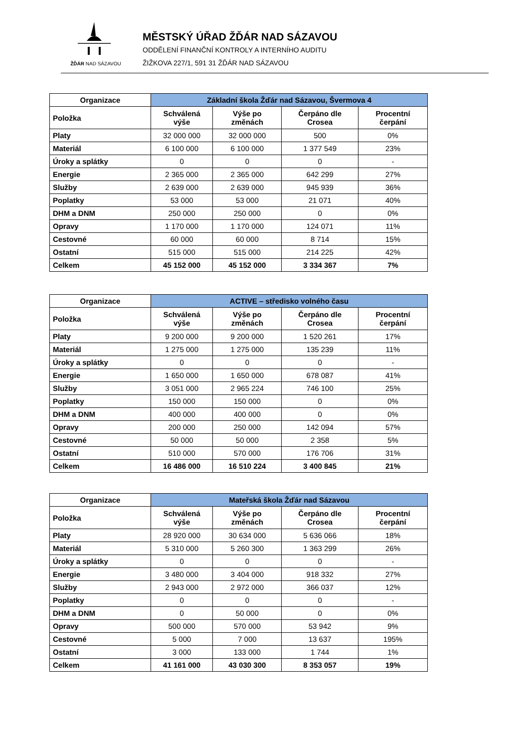ŽĎÁR NAD SÁZAVOU
MĚSTSKÝ ÚŘAD ŽĎÁR NAD SÁZAVOU
ODDĚLENÍ FINANČNÍ KONTROLY A INTERNÍHO AUDITU
ŽIŽKOVA 227/1, 591 31 ŽĎÁR NAD SÁZAVOU
| Organizace | Základní škola Žďár nad Sázavou, Švermova 4 | | | |
| --- | --- | --- | --- | --- |
| Položka | Schválená výše | Výše po změnách | Čerpáno dle Crosea | Procentní čerpání |
| Platy | 32 000 000 | 32 000 000 | 500 | 0% |
| Materiál | 6 100 000 | 6 100 000 | 1 377 549 | 23% |
| Úroky a splátky | 0 | 0 | 0 | - |
| Energie | 2 365 000 | 2 365 000 | 642 299 | 27% |
| Služby | 2 639 000 | 2 639 000 | 945 939 | 36% |
| Poplatky | 53 000 | 53 000 | 21 071 | 40% |
| DHM a DNM | 250 000 | 250 000 | 0 | 0% |
| Opravy | 1 170 000 | 1 170 000 | 124 071 | 11% |
| Cestovné | 60 000 | 60 000 | 8 714 | 15% |
| Ostatní | 515 000 | 515 000 | 214 225 | 42% |
| Celkem | 45 152 000 | 45 152 000 | 3 334 367 | 7% |
| Organizace | ACTIVE – středisko volného času | | | |
| --- | --- | --- | --- | --- |
| Položka | Schválená výše | Výše po změnách | Čerpáno dle Crosea | Procentní čerpání |
| Platy | 9 200 000 | 9 200 000 | 1 520 261 | 17% |
| Materiál | 1 275 000 | 1 275 000 | 135 239 | 11% |
| Úroky a splátky | 0 | 0 | 0 | - |
| Energie | 1 650 000 | 1 650 000 | 678 087 | 41% |
| Služby | 3 051 000 | 2 965 224 | 746 100 | 25% |
| Poplatky | 150 000 | 150 000 | 0 | 0% |
| DHM a DNM | 400 000 | 400 000 | 0 | 0% |
| Opravy | 200 000 | 250 000 | 142 094 | 57% |
| Cestovné | 50 000 | 50 000 | 2 358 | 5% |
| Ostatní | 510 000 | 570 000 | 176 706 | 31% |
| Celkem | 16 486 000 | 16 510 224 | 3 400 845 | 21% |
| Organizace | Mateřská škola Žďár nad Sázavou | | | |
| --- | --- | --- | --- | --- |
| Položka | Schválená výše | Výše po změnách | Čerpáno dle Crosea | Procentní čerpání |
| Platy | 28 920 000 | 30 634 000 | 5 636 066 | 18% |
| Materiál | 5 310 000 | 5 260 300 | 1 363 299 | 26% |
| Úroky a splátky | 0 | 0 | 0 | - |
| Energie | 3 480 000 | 3 404 000 | 918 332 | 27% |
| Služby | 2 943 000 | 2 972 000 | 366 037 | 12% |
| Poplatky | 0 | 0 | 0 | - |
| DHM a DNM | 0 | 50 000 | 0 | 0% |
| Opravy | 500 000 | 570 000 | 53 942 | 9% |
| Cestovné | 5 000 | 7 000 | 13 637 | 195% |
| Ostatní | 3 000 | 133 000 | 1 744 | 1% |
| Celkem | 41 161 000 | 43 030 300 | 8 353 057 | 19% |